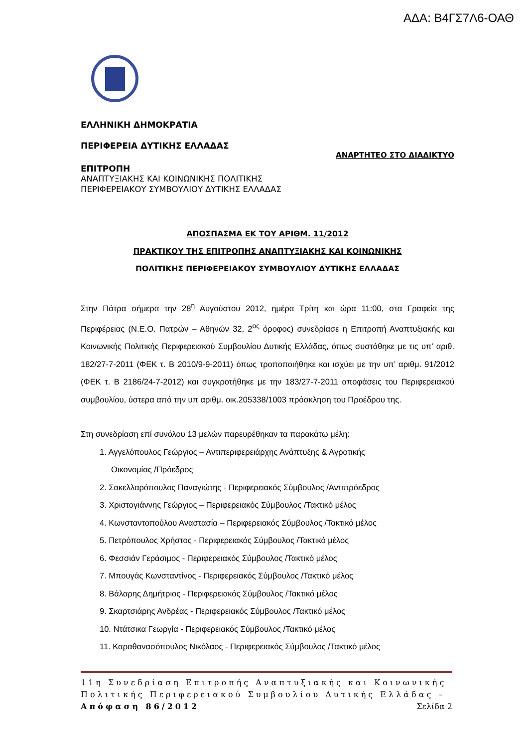ΑΔΑ: Β4ΓΣ7Λ6-ΟΑΘ
ΕΛΛΗΝΙΚΗ ΔΗΜΟΚΡΑΤΙΑ
ΠΕΡΙΦΕΡΕΙΑ ΔΥΤΙΚΗΣ ΕΛΛΑΔΑΣ
ΑΝΑΡΤΗΤΕΟ ΣΤΟ ΔΙΑΔΙΚΤΥΟ
ΕΠΙΤΡΟΠΗ
ΑΝΑΠΤΥΞΙΑΚΗΣ ΚΑΙ ΚΟΙΝΩΝΙΚΗΣ ΠΟΛΙΤΙΚΗΣ
ΠΕΡΙΦΕΡΕΙΑΚΟΥ ΣΥΜΒΟΥΛΙΟΥ ΔΥΤΙΚΗΣ ΕΛΛΑΔΑΣ
ΑΠΟΣΠΑΣΜΑ ΕΚ ΤΟΥ ΑΡΙΘΜ. 11/2012
ΠΡΑΚΤΙΚΟΥ ΤΗΣ ΕΠΙΤΡΟΠΗΣ ΑΝΑΠΤΥΞΙΑΚΗΣ ΚΑΙ ΚΟΙΝΩΝΙΚΗΣ
ΠΟΛΙΤΙΚΗΣ ΠΕΡΙΦΕΡΕΙΑΚΟΥ ΣΥΜΒΟΥΛΙΟΥ ΔΥΤΙΚΗΣ ΕΛΛΑΔΑΣ
Στην Πάτρα σήμερα την 28<sup>η</sup> Αυγούστου 2012, ημέρα Τρίτη και ώρα 11:00, στα Γραφεία της Περιφέρειας (Ν.Ε.Ο. Πατρών – Αθηνών 32, 2<sup>ος</sup> όροφος) συνεδρίασε η Επιτροπή Αναπτυξιακής και Κοινωνικής Πολιτικής Περιφερειακού Συμβουλίου Δυτικής Ελλάδας, όπως συστάθηκε με τις υπ’ αριθ. 182/27-7-2011 (ΦΕΚ τ. Β 2010/9-9-2011) όπως τροποποιήθηκε και ισχύει με την υπ’ αριθμ. 91/2012 (ΦΕΚ τ. Β 2186/24-7-2012) και συγκροτήθηκε με την 183/27-7-2011 αποφάσεις του Περιφερειακού συμβουλίου, ύστερα από την υπ αριθμ. οικ.205338/1003 πρόσκληση του Προέδρου της.
Στη συνεδρίαση επί συνόλου 13 μελών παρευρέθηκαν τα παρακάτω μέλη:
1. Αγγελόπουλος Γεώργιος – Αντιπεριφερειάρχης Ανάπτυξης & Αγροτικής
Οικονομίας /Πρόεδρος
2. Σακελλαρόπουλος Παναγιώτης - Περιφερειακός Σύμβουλος /Αντιπρόεδρος
3. Χριστογιάννης Γεώργιος – Περιφερειακός Σύμβουλος /Τακτικό μέλος
4. Κωνσταντοπούλου Αναστασία – Περιφερειακός Σύμβουλος /Τακτικό μέλος
5. Πετρόπουλος Χρήστος - Περιφερειακός Σύμβουλος /Τακτικό μέλος
6. Φεσσιάν Γεράσιμος - Περιφερειακός Σύμβουλος /Τακτικό μέλος
7. Μπουγάς Κωνσταντίνος - Περιφερειακός Σύμβουλος /Τακτικό μέλος
8. Βάλαρης Δημήτριος - Περιφερειακός Σύμβουλος /Τακτικό μέλος
9. Σκαρτσιάρης Ανδρέας - Περιφερειακός Σύμβουλος /Τακτικό μέλος
10. Ντάτσικα Γεωργία - Περιφερειακός Σύμβουλος /Τακτικό μέλος
11. Καραθανασόπουλος Νικόλαος - Περιφερειακός Σύμβουλος /Τακτικό μέλος
11η Συνεδρίαση Επιτροπής Αναπτυξιακής και Κοινωνικής Πολιτικής Περιφερειακού Συμβουλίου Δυτικής Ελλάδας – Απόφαση 86/2012 Σελίδα 2